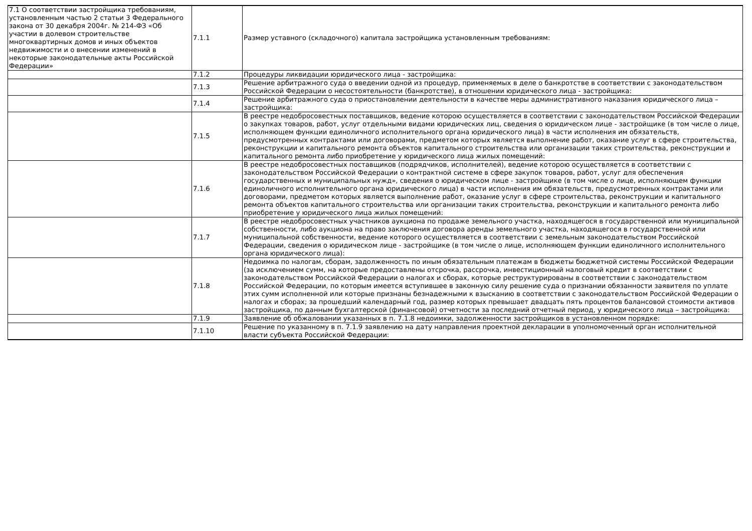| 7.1 О соответствии застройщика требованиям, установленным частью 2 статьи 3 Федерального закона от 30 декабря 2004г. № 214-ФЗ «Об участии в долевом строительстве многоквартирных домов и иных объектов недвижимости и о внесении изменений в некоторые законодательные акты Российской Федерации» | 7.1.1 | Размер уставного (складочного) капитала застройщика установленным требованиям: |
| | 7.1.2 | Процедуры ликвидации юридического лица - застройщика: |
| | 7.1.3 | Решение арбитражного суда о введении одной из процедур, применяемых в деле о банкротстве в соответствии с законодательством Российской Федерации о несостоятельности (банкротстве), в отношении юридического лица - застройщика: |
| | 7.1.4 | Решение арбитражного суда о приостановлении деятельности в качестве меры административного наказания юридического лица – застройщика: |
| | 7.1.5 | В реестре недобросовестных поставщиков, ведение которою осуществляется в соответствии с законодательством Российской Федерации о закупках товаров, работ, услуг отдельными видами юридических лиц, сведения о юридическом лице - застройщике (в том числе о лице, исполняющем функции единоличного исполнительного органа юридического лица) в части исполнения им обязательств, предусмотренных контрактами или договорами, предметом которых является выполнение работ, оказание услуг в сфере строительства, реконструкции и капитального ремонта объектов капитального строительства или организации таких строительства, реконструкции и капитального ремонта либо приобретение у юридического лица жилых помещений: |
| | 7.1.6 | В реестре недобросовестных поставщиков (подрядчиков, исполнителей), ведение которою осуществляется в соответствии с законодательством Российской Федерации о контрактной системе в сфере закупок товаров, работ, услуг для обеспечения государственных и муниципальных нужд», сведения о юридическом лице - застройщике (в том числе о лице, исполняющем функции единоличного исполнительного органа юридического лица) в части исполнения им обязательств, предусмотренных контрактами или договорами, предметом которых является выполнение работ, оказание услуг в сфере строительства, реконструкции и капитального ремонта объектов капитального строительства или организации таких строительства, реконструкции и капитального ремонта либо приобретение у юридического лица жилых помещений: |
| | 7.1.7 | В реестре недобросовестных участников аукциона по продаже земельного участка, находящегося в государственной или муниципальной собственности, либо аукциона на право заключения договора аренды земельного участка, находящегося в государственной или муниципальной собственности, ведение которого осуществляется в соответствии с земельным законодательством Российской Федерации, сведения о юридическом лице - застройщике (в том числе о лице, исполняющем функции единоличного исполнительного органа юридического лица): |
| | 7.1.8 | Недоимка по налогам, сборам, задолженность по иным обязательным платежам в бюджеты бюджетной системы Российской Федерации (за исключением сумм, на которые предоставлены отсрочка, рассрочка, инвестиционный налоговый кредит в соответствии с законодательством Российской Федерации о налогах и сборах, которые реструктурированы в соответствии с законодательством Российской Федерации, по которым имеется вступившее в законную силу решение суда о признании обязанности заявителя по уплате этих сумм исполненной или которые признаны безнадежными к взысканию в соответствии с законодательством Российской Федерации о налогах и сборах; за прошедший календарный год, размер которых превышает двадцать пять процентов балансовой стоимости активов застройщика, по данным бухгалтерской (финансовой) отчетности за последний отчетный период, у юридического лица – застройщика: |
| | 7.1.9 | Заявление об обжаловании указанных в п. 7.1.8 недоимки, задолженности застройщиков в установленном порядке: |
| | 7.1.10 | Решение по указанному в п. 7.1.9 заявлению на дату направления проектной декларации в уполномоченный орган исполнительной власти субъекта Российской Федерации: |